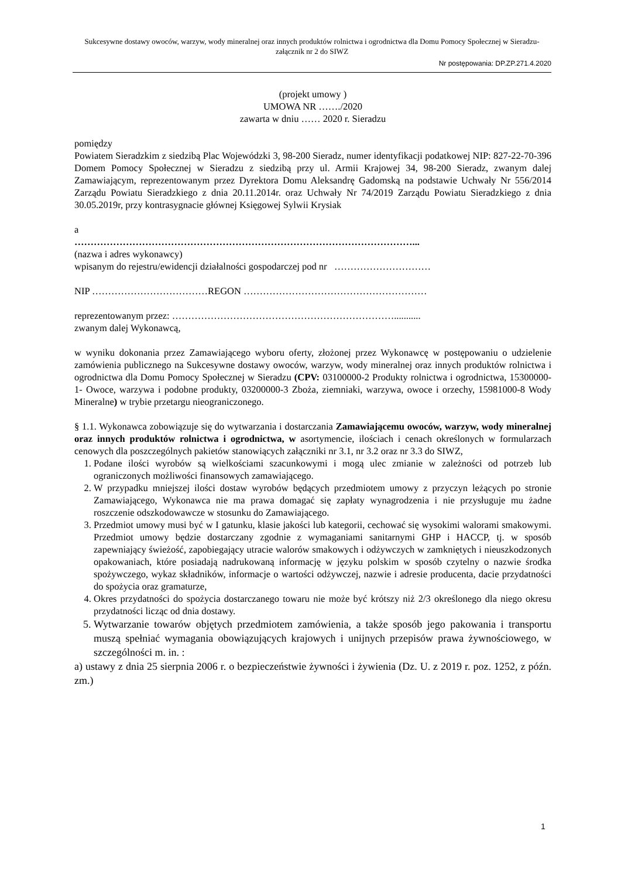Sukcesywne dostawy owoców, warzyw, wody mineralnej oraz innych produktów rolnictwa i ogrodnictwa dla Domu Pomocy Społecznej w Sieradzu- załącznik nr 2 do SIWZ
Nr postępowania: DP.ZP.271.4.2020
(projekt umowy )
UMOWA NR ……./2020
zawarta w dniu …… 2020 r. Sieradzu
pomiędzy
Powiatem Sieradzkim z siedzibą Plac Wojewódzki 3, 98-200 Sieradz, numer identyfikacji podatkowej NIP: 827-22-70-396 Domem Pomocy Społecznej w Sieradzu z siedzibą przy ul. Armii Krajowej 34, 98-200 Sieradz, zwanym dalej Zamawiającym, reprezentowanym przez Dyrektora Domu Aleksandrę Gadomską na podstawie Uchwały Nr 556/2014 Zarządu Powiatu Sieradzkiego z dnia 20.11.2014r. oraz Uchwały Nr 74/2019 Zarządu Powiatu Sieradzkiego z dnia 30.05.2019r, przy kontrasygnacie głównej Księgowej Sylwii Krysiak
a
……………………………………………………………………………………………...
(nazwa i adres wykonawcy)
wpisanym do rejestru/ewidencji działalności gospodarczej pod nr …………………………
NIP ………………………………REGON …………………………………………………
reprezentowanym przez: ……………………………………………………………...........
zwanym dalej Wykonawcą,
w wyniku dokonania przez Zamawiającego wyboru oferty, złożonej przez Wykonawcę w postępowaniu o udzielenie zamówienia publicznego na Sukcesywne dostawy owoców, warzyw, wody mineralnej oraz innych produktów rolnictwa i ogrodnictwa dla Domu Pomocy Społecznej w Sieradzu (CPV: 03100000-2 Produkty rolnictwa i ogrodnictwa, 15300000-1- Owoce, warzywa i podobne produkty, 03200000-3 Zboża, ziemniaki, warzywa, owoce i orzechy, 15981000-8 Wody Mineralne) w trybie przetargu nieograniczonego.
§ 1.1. Wykonawca zobowiązuje się do wytwarzania i dostarczania Zamawiającemu owoców, warzyw, wody mineralnej oraz innych produktów rolnictwa i ogrodnictwa, w asortymencie, ilościach i cenach określonych w formularzach cenowych dla poszczególnych pakietów stanowiących załączniki nr 3.1, nr 3.2 oraz nr 3.3 do SIWZ,
1. Podane ilości wyrobów są wielkościami szacunkowymi i mogą ulec zmianie w zależności od potrzeb lub ograniczonych możliwości finansowych zamawiającego.
2. W przypadku mniejszej ilości dostaw wyrobów będących przedmiotem umowy z przyczyn leżących po stronie Zamawiającego, Wykonawca nie ma prawa domagać się zapłaty wynagrodzenia i nie przysługuje mu żadne roszczenie odszkodowawcze w stosunku do Zamawiającego.
3. Przedmiot umowy musi być w I gatunku, klasie jakości lub kategorii, cechować się wysokimi walorami smakowymi. Przedmiot umowy będzie dostarczany zgodnie z wymaganiami sanitarnymi GHP i HACCP, tj. w sposób zapewniający świeżość, zapobiegający utracie walorów smakowych i odżywczych w zamkniętych i nieuszkodzonych opakowaniach, które posiadają nadrukowaną informację w języku polskim w sposób czytelny o nazwie środka spożywczego, wykaz składników, informacje o wartości odżywczej, nazwie i adresie producenta, dacie przydatności do spożycia oraz gramaturze,
4. Okres przydatności do spożycia dostarczanego towaru nie może być krótszy niż 2/3 określonego dla niego okresu przydatności licząc od dnia dostawy.
5. Wytwarzanie towarów objętych przedmiotem zamówienia, a także sposób jego pakowania i transportu muszą spełniać wymagania obowiązujących krajowych i unijnych przepisów prawa żywnościowego, w szczególności m. in. :
a) ustawy z dnia 25 sierpnia 2006 r. o bezpieczeństwie żywności i żywienia (Dz. U. z 2019 r. poz. 1252, z późn. zm.)
1